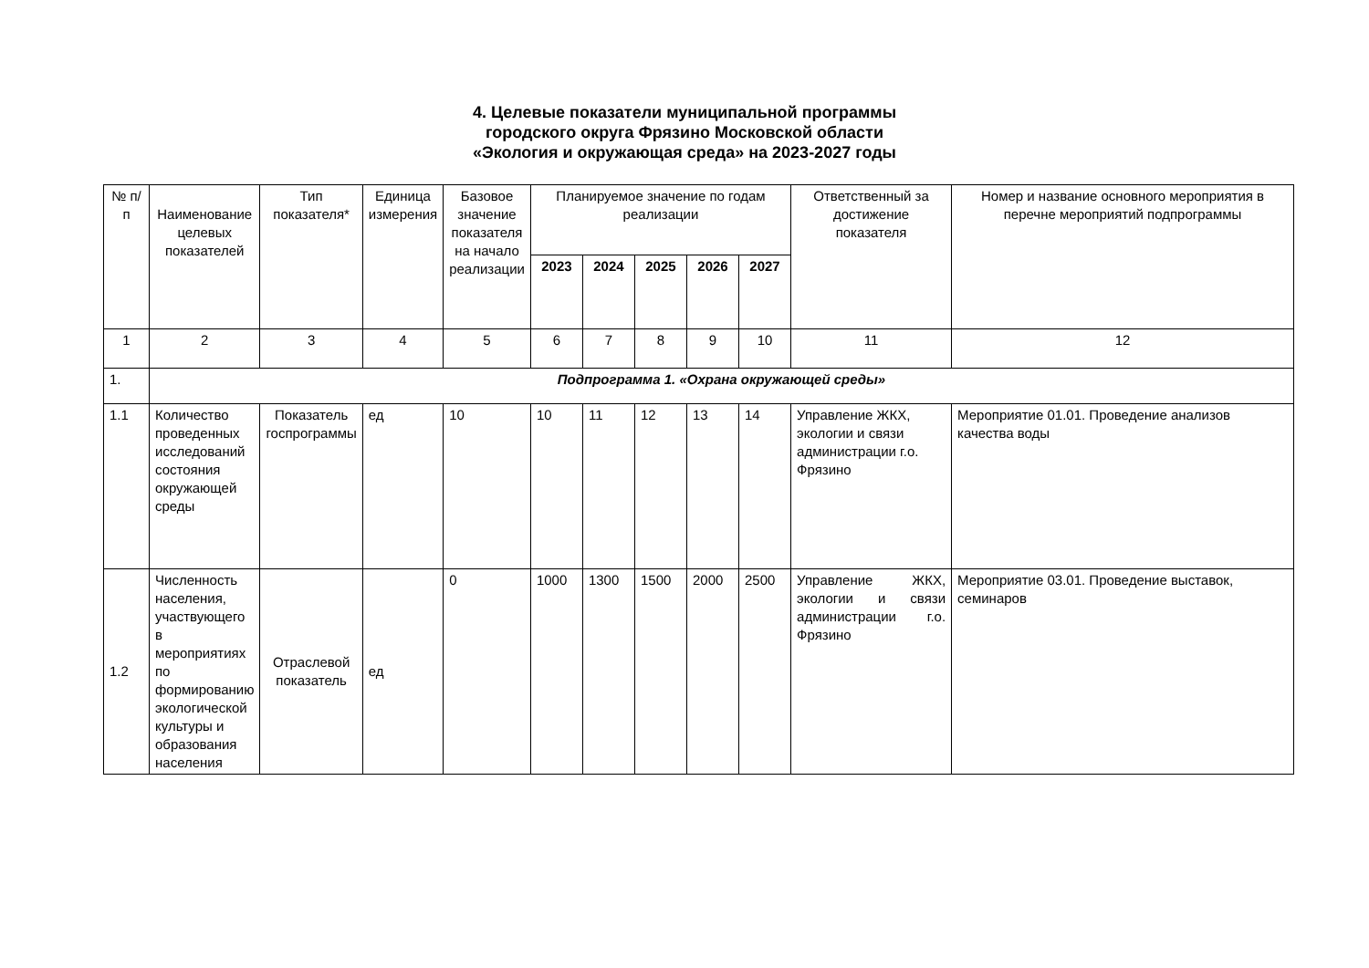4. Целевые показатели муниципальной программы
городского округа Фрязино Московской области
«Экология и окружающая среда» на 2023-2027 годы
| № п/п | Наименование целевых показателей | Тип показателя* | Единица измерения | Базовое значение показателя на начало реализации | Планируемое значение по годам реализации | | | | | Ответственный за достижение показателя | Номер и название основного мероприятия в перечне мероприятий подпрограммы |
| --- | --- | --- | --- | --- | --- | --- | --- | --- | --- | --- | --- |
| | | | | | 2023 | 2024 | 2025 | 2026 | 2027 | | |
| 1 | 2 | 3 | 4 | 5 | 6 | 7 | 8 | 9 | 10 | 11 | 12 |
| 1. | Подпрограмма 1. «Охрана окружающей среды» | | | | | | | | | | |
| 1.1 | Количество проведенных исследований состояния окружающей среды | Показатель госпрограммы | ед | 10 | 10 | 11 | 12 | 13 | 14 | Управление ЖКХ, экологии и связи администрации г.о. Фрязино | Мероприятие 01.01. Проведение анализов качества воды |
| 1.2 | Численность населения, участвующего в мероприятиях по формированию экологической культуры и образования населения | Отраслевой показатель | ед | 0 | 1000 | 1300 | 1500 | 2000 | 2500 | Управление ЖКХ, экологии и связи администрации г.о. Фрязино | Мероприятие 03.01. Проведение выставок, семинаров |